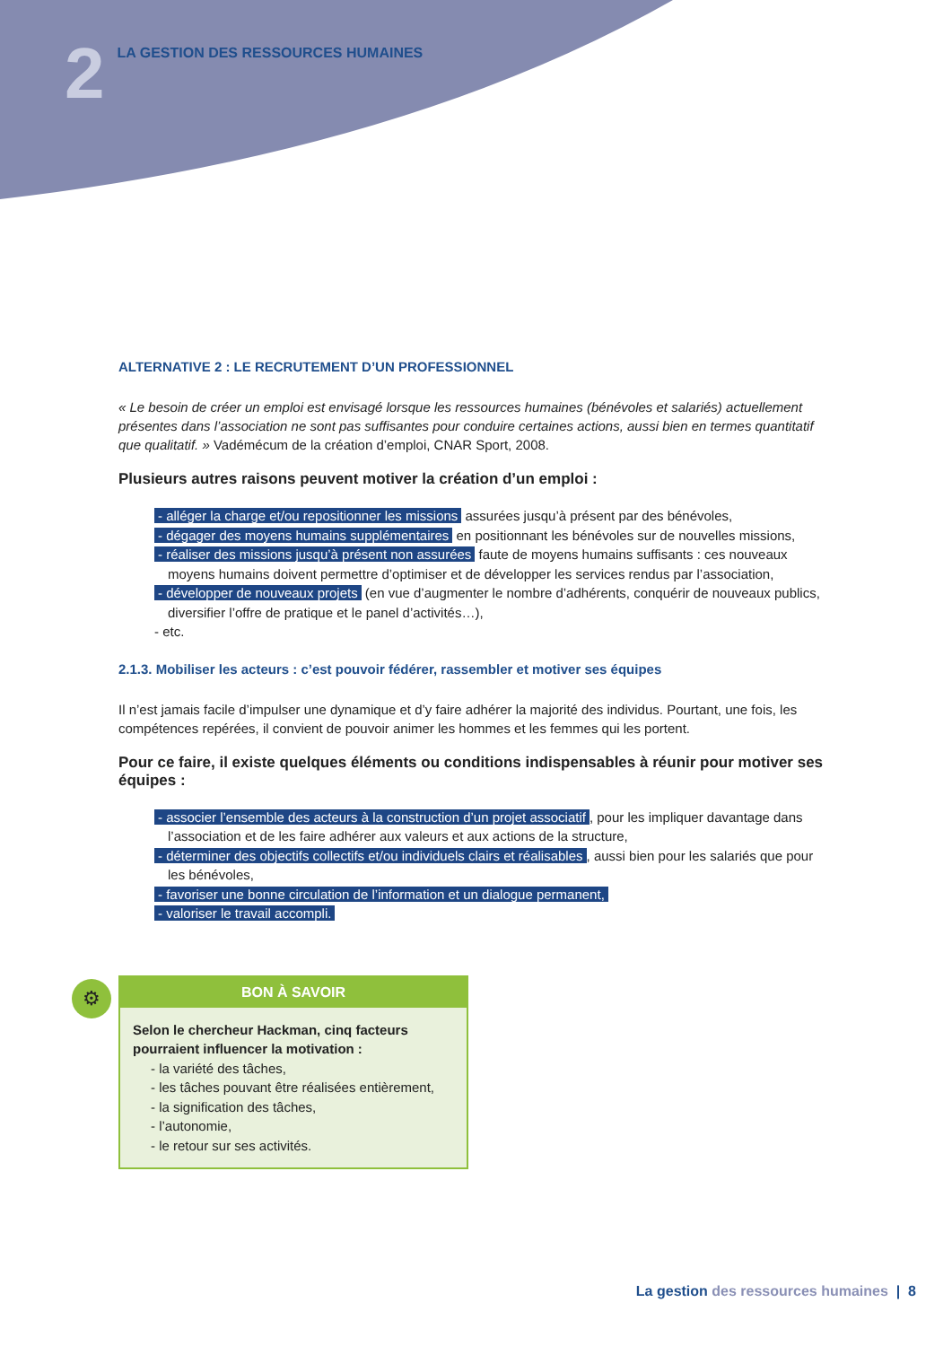2
LA GESTION DES RESSOURCES HUMAINES
ALTERNATIVE 2 : LE RECRUTEMENT D’UN PROFESSIONNEL
« Le besoin de créer un emploi est envisagé lorsque les ressources humaines (bénévoles et salariés) actuellement présentes dans l’association ne sont pas suffisantes pour conduire certaines actions, aussi bien en termes quantitatif que qualitatif. » Vadémécum de la création d’emploi, CNAR Sport, 2008.
Plusieurs autres raisons peuvent motiver la création d’un emploi :
- alléger la charge et/ou repositionner les missions assurées jusqu’à présent par des bénévoles,
- dégager des moyens humains supplémentaires en positionnant les bénévoles sur de nouvelles missions,
- réaliser des missions jusqu’à présent non assurées faute de moyens humains suffisants : ces nouveaux moyens humains doivent permettre d’optimiser et de développer les services rendus par l’association,
- développer de nouveaux projets (en vue d’augmenter le nombre d’adhérents, conquérir de nouveaux publics, diversifier l’offre de pratique et le panel d’activités…),
- etc.
2.1.3. Mobiliser les acteurs : c’est pouvoir fédérer, rassembler et motiver ses équipes
Il n’est jamais facile d’impulser une dynamique et d’y faire adhérer la majorité des individus. Pourtant, une fois, les compétences repérées, il convient de pouvoir animer les hommes et les femmes qui les portent.
Pour ce faire, il existe quelques éléments ou conditions indispensables à réunir pour motiver ses équipes :
- associer l’ensemble des acteurs à la construction d’un projet associatif, pour les impliquer davantage dans l’association et de les faire adhérer aux valeurs et aux actions de la structure,
- déterminer des objectifs collectifs et/ou individuels clairs et réalisables, aussi bien pour les salariés que pour les bénévoles,
- favoriser une bonne circulation de l’information et un dialogue permanent,
- valoriser le travail accompli.
⚙
BON À SAVOIR
Selon le chercheur Hackman, cinq facteurs pourraient influencer la motivation :
- la variété des tâches,
- les tâches pouvant être réalisées entièrement,
- la signification des tâches,
- l’autonomie,
- le retour sur ses activités.
La gestion des ressources humaines | 8